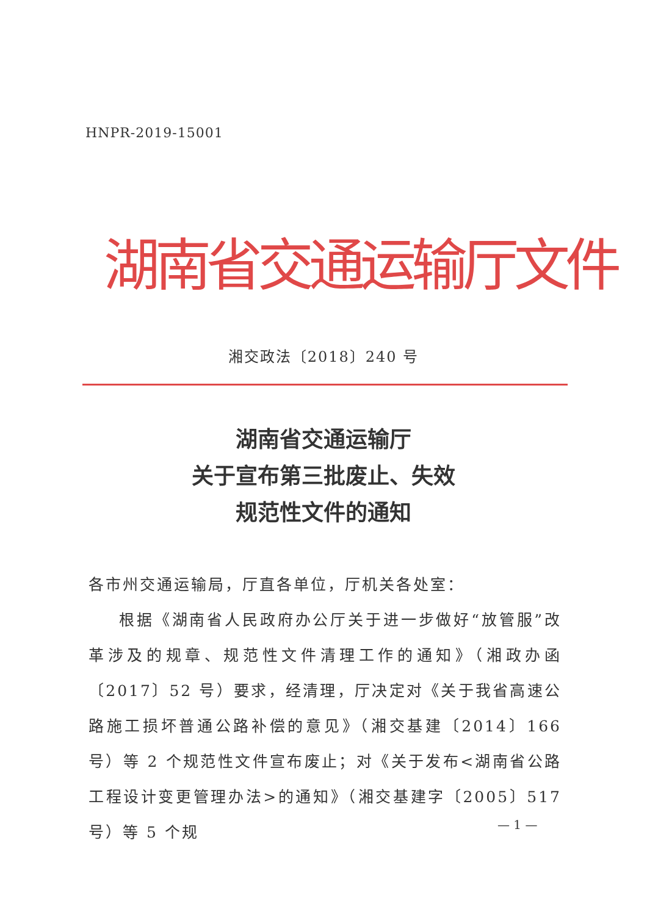HNPR-2019-15001
湖南省交通运输厅文件
湘交政法〔2018〕240 号
湖南省交通运输厅
关于宣布第三批废止、失效
规范性文件的通知
各市州交通运输局，厅直各单位，厅机关各处室：
根据《湖南省人民政府办公厅关于进一步做好“放管服”改革涉及的规章、规范性文件清理工作的通知》（湘政办函〔2017〕52 号）要求，经清理，厅决定对《关于我省高速公路施工损坏普通公路补偿的意见》（湘交基建〔2014〕166 号）等 2 个规范性文件宣布废止；对《关于发布<湖南省公路工程设计变更管理办法>的通知》（湘交基建字〔2005〕517 号）等 5 个规
— 1 —